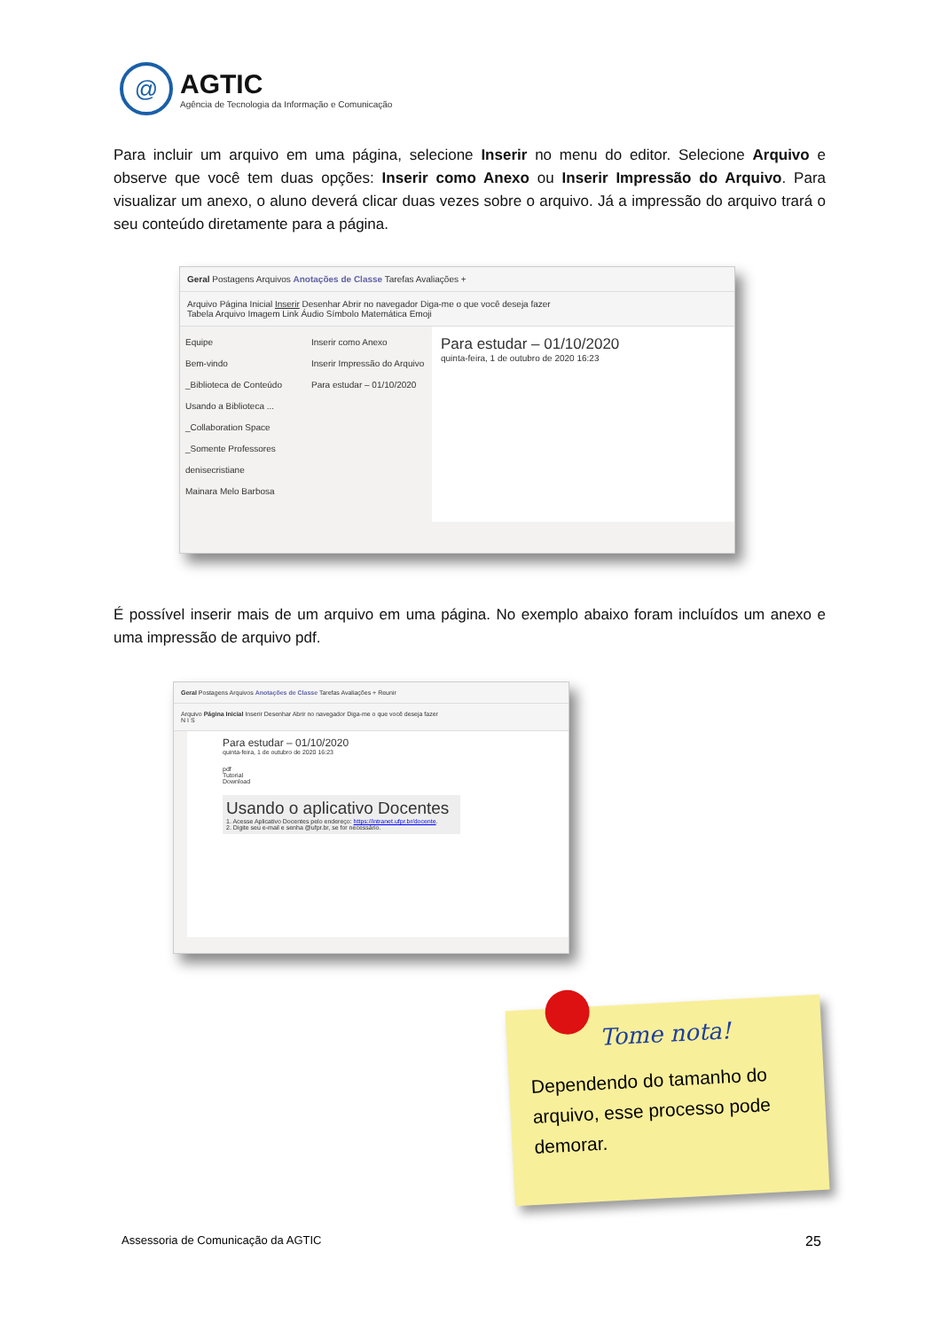@
AGTIC
Agência de Tecnologia da Informação e Comunicação
Para incluir um arquivo em uma página, selecione Inserir no menu do editor. Selecione Arquivo e observe que você tem duas opções: Inserir como Anexo ou Inserir Impressão do Arquivo. Para visualizar um anexo, o aluno deverá clicar duas vezes sobre o arquivo. Já a impressão do arquivo trará o seu conteúdo diretamente para a página.
Geral Postagens Arquivos Anotações de Classe Tarefas Avaliações +
Arquivo Página Inicial Inserir Desenhar Abrir no navegador Diga-me o que você deseja fazer
Tabela Arquivo Imagem Link Áudio Símbolo Matemática Emoji
Equipe
Bem-vindo
_Biblioteca de Conteúdo
Usando a Biblioteca ...
_Collaboration Space
_Somente Professores
denisecristiane
Mainara Melo Barbosa
Inserir como Anexo
Inserir Impressão do Arquivo
Para estudar – 01/10/2020
Para estudar – 01/10/2020
quinta-feira, 1 de outubro de 2020 16:23
É possível inserir mais de um arquivo em uma página. No exemplo abaixo foram incluídos um anexo e uma impressão de arquivo pdf.
Geral Postagens Arquivos Anotações de Classe Tarefas Avaliações + Reunir
Arquivo Página Inicial Inserir Desenhar Abrir no navegador Diga-me o que você deseja fazer
N I S
Para estudar – 01/10/2020
quinta-feira, 1 de outubro de 2020 16:23
pdf
Tutorial
Download
Usando o aplicativo Docentes
1. Acesse Aplicativo Docentes pelo endereço: https://intranet.ufpr.br/docente.
2. Digite seu e-mail e senha @ufpr.br, se for necessário.
Tome nota!
Dependendo do tamanho do arquivo, esse processo pode demorar.
Assessoria de Comunicação da AGTIC
25